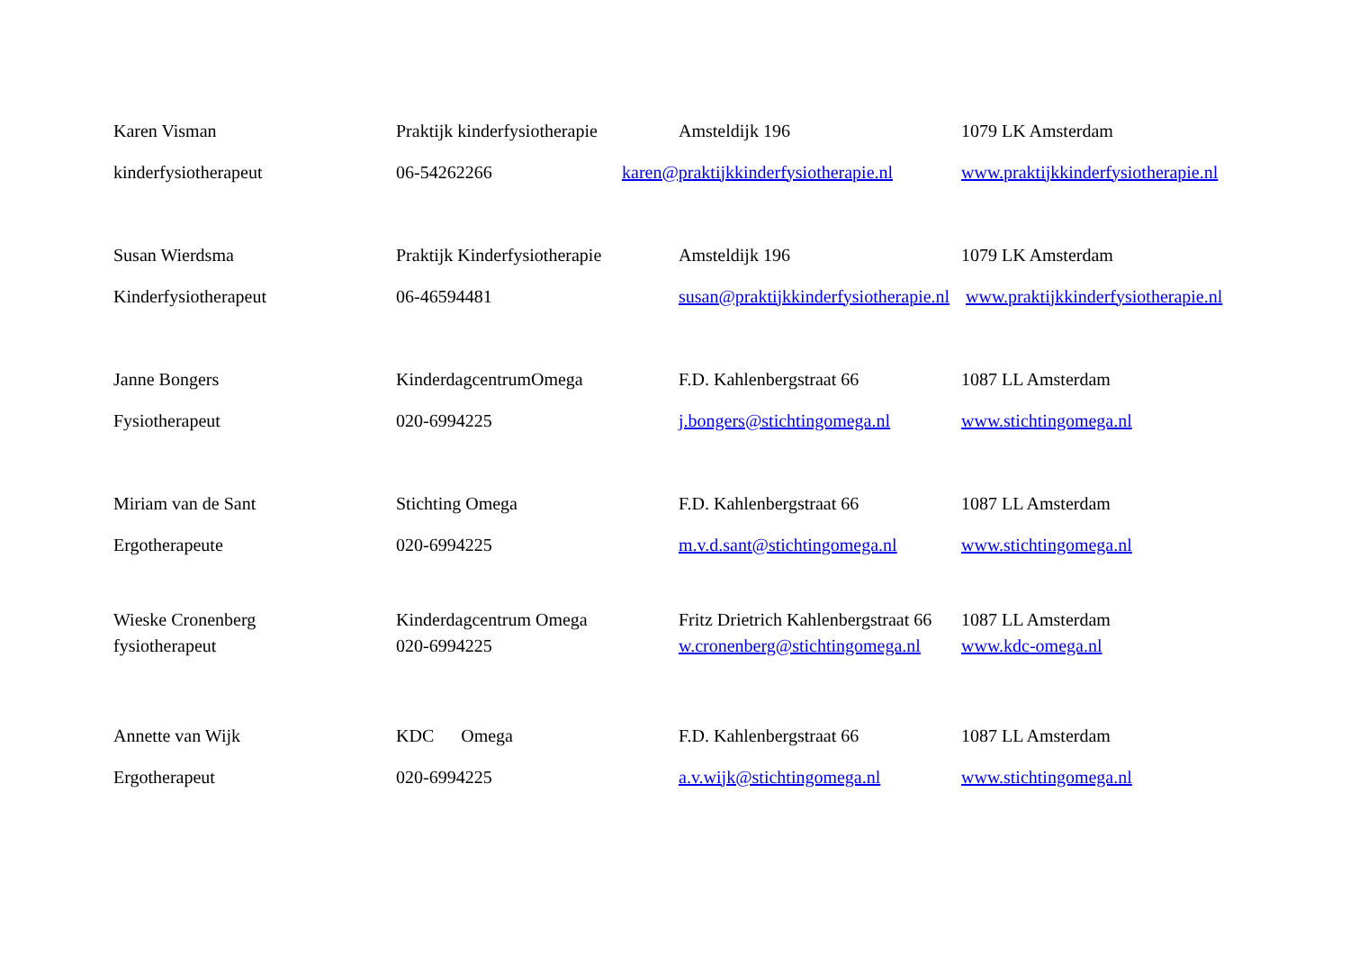| Karen Visman | Praktijk kinderfysiotherapie | Amsteldijk 196 | 1079 LK Amsterdam |
| kinderfysiotherapeut | 06-54262266 | karen@praktijkkinderfysiotherapie.nl | www.praktijkkinderfysiotherapie.nl |
| Susan Wierdsma | Praktijk Kinderfysiotherapie | Amsteldijk 196 | 1079 LK Amsterdam |
| Kinderfysiotherapeut | 06-46594481 | susan@praktijkkinderfysiotherapie.nl | www.praktijkkinderfysiotherapie.nl |
| Janne Bongers | KinderdagcentrumOmega | F.D. Kahlenbergstraat 66 | 1087 LL Amsterdam |
| Fysiotherapeut | 020-6994225 | j.bongers@stichtingomega.nl | www.stichtingomega.nl |
| Miriam van de Sant | Stichting Omega | F.D. Kahlenbergstraat 66 | 1087 LL Amsterdam |
| Ergotherapeute | 020-6994225 | m.v.d.sant@stichtingomega.nl | www.stichtingomega.nl |
| Wieske Cronenberg | Kinderdagcentrum Omega | Fritz Drietrich Kahlenbergstraat 66 | 1087 LL Amsterdam |
| fysiotherapeut | 020-6994225 | w.cronenberg@stichtingomega.nl | www.kdc-omega.nl |
| Annette van Wijk | KDC Omega | F.D. Kahlenbergstraat 66 | 1087 LL Amsterdam |
| Ergotherapeut | 020-6994225 | a.v.wijk@stichtingomega.nl | www.stichtingomega.nl |